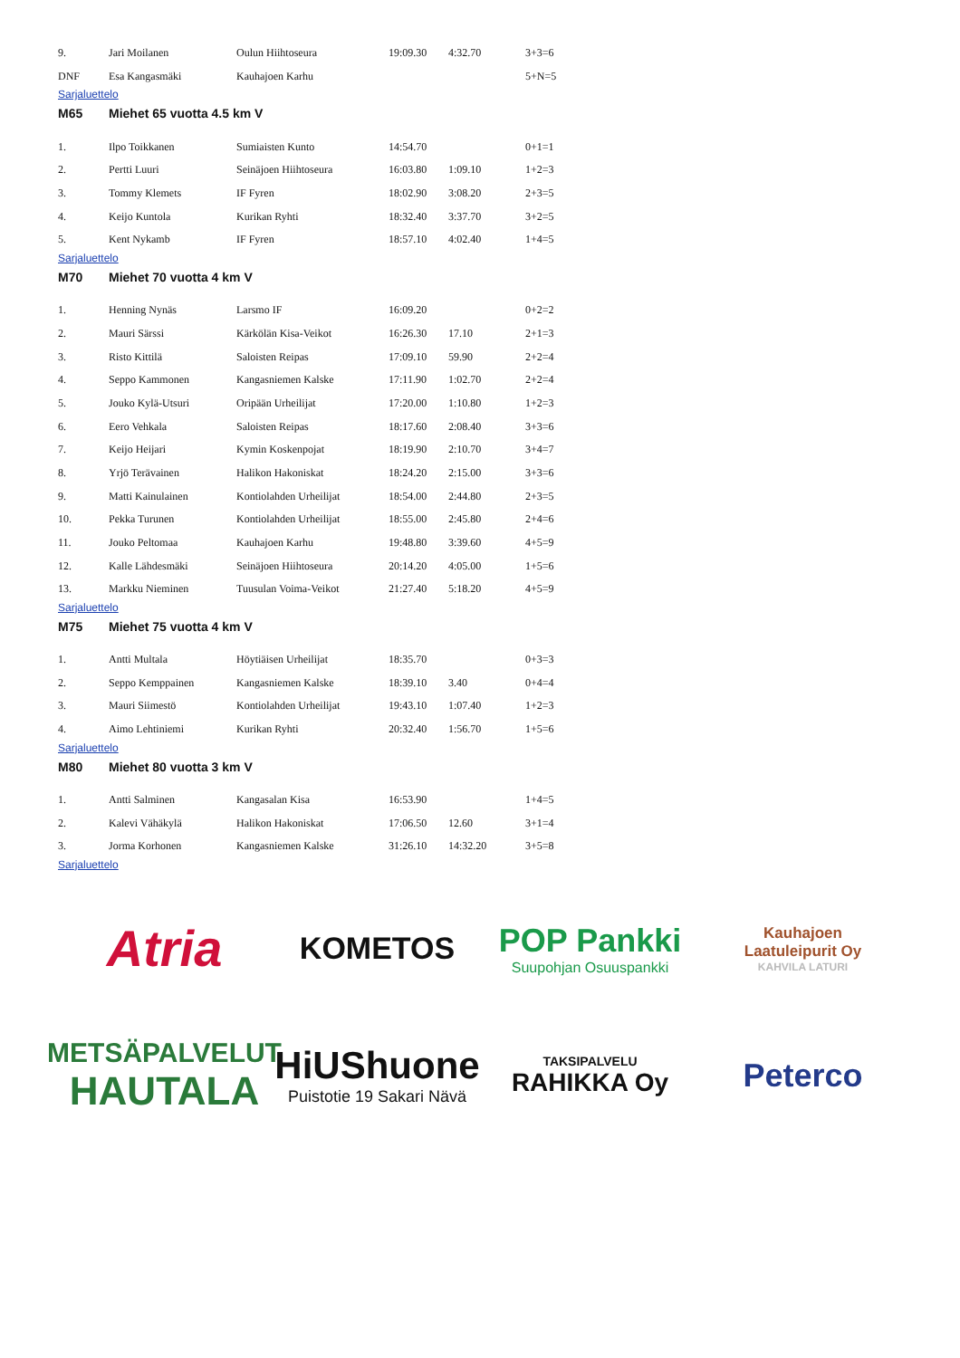| 9. | Jari Moilanen | Oulun Hiihtoseura | 19:09.30 | 4:32.70 | 3+3=6 |
| DNF | Esa Kangasmäki | Kauhajoen Karhu | | | 5+N=5 |
Sarjaluettelo
M65 Miehet 65 vuotta 4.5 km V
| 1. | Ilpo Toikkanen | Sumiaisten Kunto | 14:54.70 | | 0+1=1 |
| 2. | Pertti Luuri | Seinäjoen Hiihtoseura | 16:03.80 | 1:09.10 | 1+2=3 |
| 3. | Tommy Klemets | IF Fyren | 18:02.90 | 3:08.20 | 2+3=5 |
| 4. | Keijo Kuntola | Kurikan Ryhti | 18:32.40 | 3:37.70 | 3+2=5 |
| 5. | Kent Nykamb | IF Fyren | 18:57.10 | 4:02.40 | 1+4=5 |
Sarjaluettelo
M70 Miehet 70 vuotta 4 km V
| 1. | Henning Nynäs | Larsmo IF | 16:09.20 | | 0+2=2 |
| 2. | Mauri Särssi | Kärkölän Kisa-Veikot | 16:26.30 | 17.10 | 2+1=3 |
| 3. | Risto Kittilä | Saloisten Reipas | 17:09.10 | 59.90 | 2+2=4 |
| 4. | Seppo Kammonen | Kangasniemen Kalske | 17:11.90 | 1:02.70 | 2+2=4 |
| 5. | Jouko Kylä-Utsuri | Oripään Urheilijat | 17:20.00 | 1:10.80 | 1+2=3 |
| 6. | Eero Vehkala | Saloisten Reipas | 18:17.60 | 2:08.40 | 3+3=6 |
| 7. | Keijo Heijari | Kymin Koskenpojat | 18:19.90 | 2:10.70 | 3+4=7 |
| 8. | Yrjö Terävainen | Halikon Hakoniskat | 18:24.20 | 2:15.00 | 3+3=6 |
| 9. | Matti Kainulainen | Kontiolahden Urheilijat | 18:54.00 | 2:44.80 | 2+3=5 |
| 10. | Pekka Turunen | Kontiolahden Urheilijat | 18:55.00 | 2:45.80 | 2+4=6 |
| 11. | Jouko Peltomaa | Kauhajoen Karhu | 19:48.80 | 3:39.60 | 4+5=9 |
| 12. | Kalle Lähdesmäki | Seinäjoen Hiihtoseura | 20:14.20 | 4:05.00 | 1+5=6 |
| 13. | Markku Nieminen | Tuusulan Voima-Veikot | 21:27.40 | 5:18.20 | 4+5=9 |
Sarjaluettelo
M75 Miehet 75 vuotta 4 km V
| 1. | Antti Multala | Höytiäisen Urheilijat | 18:35.70 | | 0+3=3 |
| 2. | Seppo Kemppainen | Kangasniemen Kalske | 18:39.10 | 3.40 | 0+4=4 |
| 3. | Mauri Siimestö | Kontiolahden Urheilijat | 19:43.10 | 1:07.40 | 1+2=3 |
| 4. | Aimo Lehtiniemi | Kurikan Ryhti | 20:32.40 | 1:56.70 | 1+5=6 |
Sarjaluettelo
M80 Miehet 80 vuotta 3 km V
| 1. | Antti Salminen | Kangasalan Kisa | 16:53.90 | | 1+4=5 |
| 2. | Kalevi Vähäkylä | Halikon Hakoniskat | 17:06.50 | 12.60 | 3+1=4 |
| 3. | Jorma Korhonen | Kangasniemen Kalske | 31:26.10 | 14:32.20 | 3+5=8 |
Sarjaluettelo
Atria
KOMETOS
POP Pankki
Suupohjan Osuuspankki
Kauhajoen
Laatuleipurit Oy
KAHVILA LATURI
METSÄPALVELUT
HAUTALA
HiUShuone
Puistotie 19 Sakari Nävä
TAKSIPALVELU
RAHIKKA Oy
Peterco